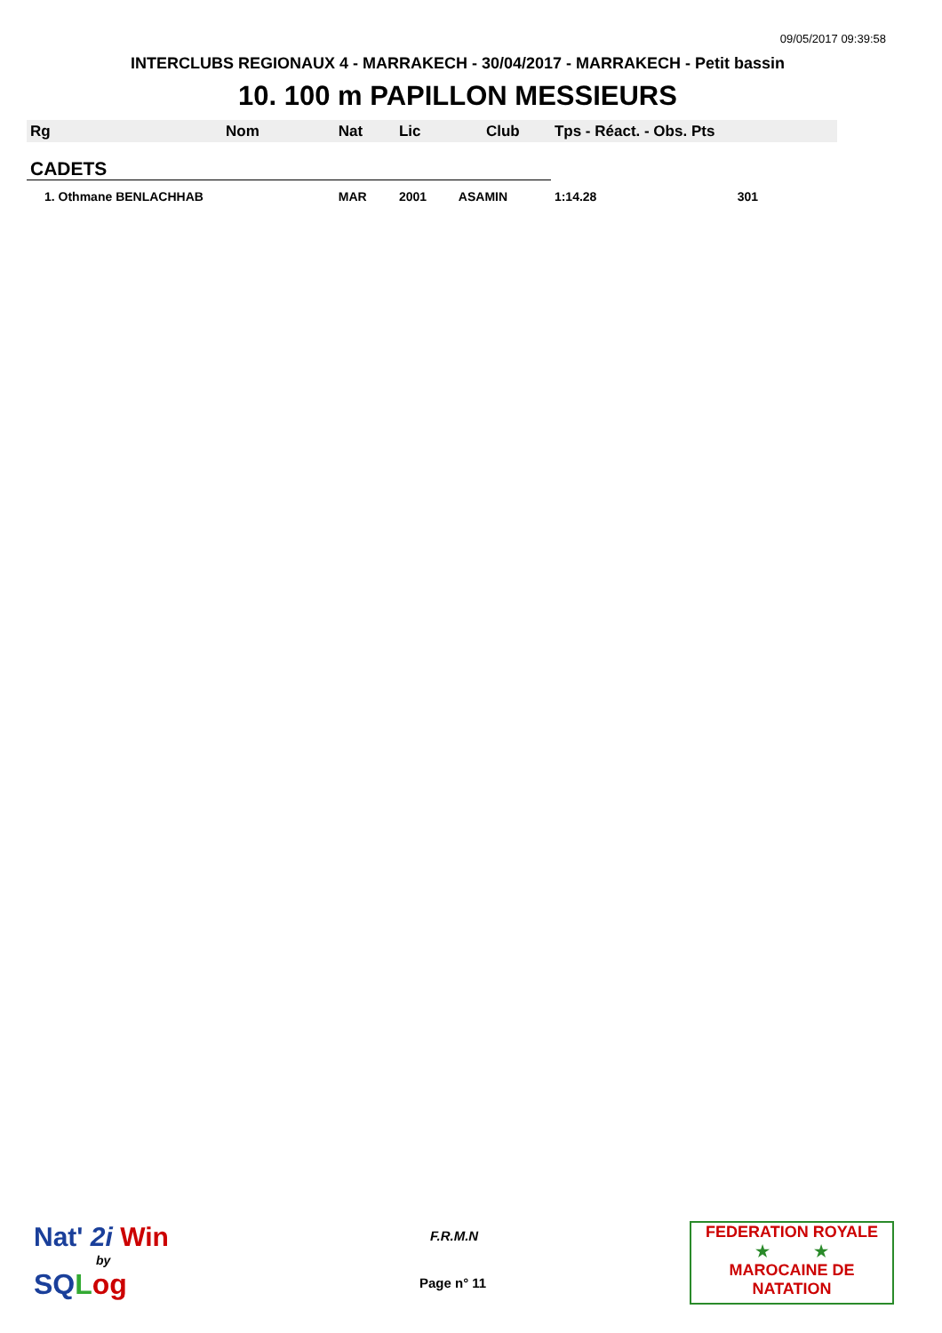09/05/2017 09:39:58
INTERCLUBS REGIONAUX 4 - MARRAKECH - 30/04/2017 - MARRAKECH - Petit bassin
10. 100 m PAPILLON MESSIEURS
| Rg | Nom | Nat | Lic | Club | Tps - Réact. - Obs. Pts | |
| --- | --- | --- | --- | --- | --- | --- |
| CADETS | | | | | | |
| 1. Othmane BENLACHHAB | | MAR | 2001 | ASAMIN | 1:14.28 | 301 |
Nat' 2i Win
by
SQLog
F.R.M.N
Page n° 11
FEDERATION ROYALE
★ ★
MAROCAINE DE NATATION